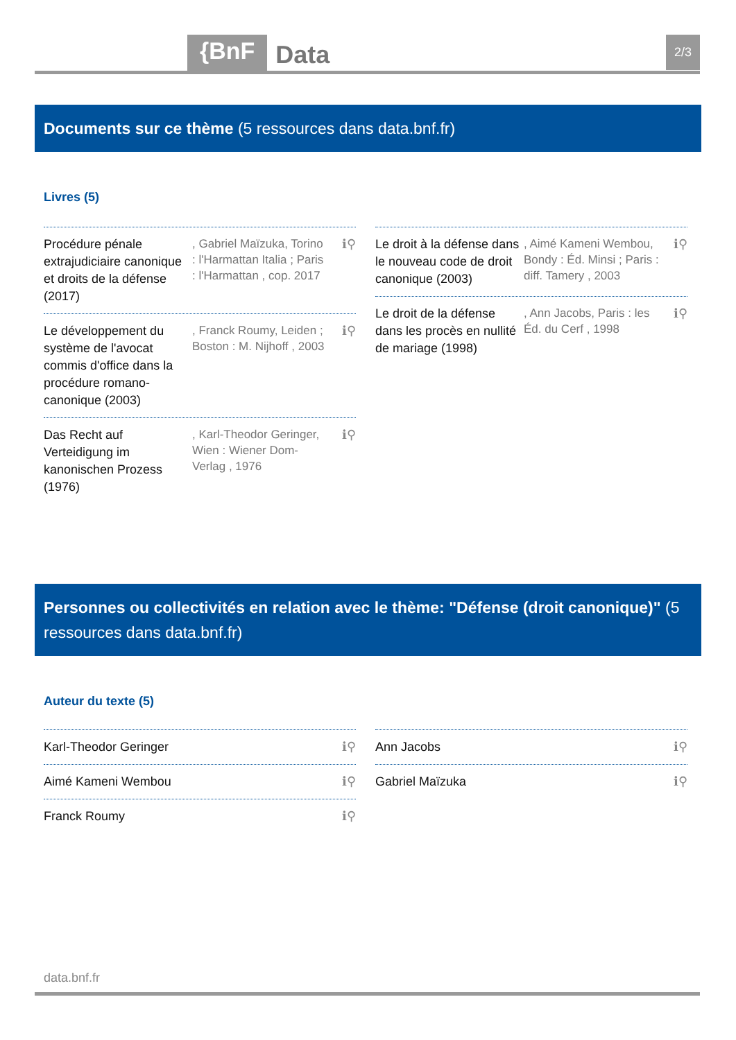{BnF Data 2/3
Documents sur ce thème (5 ressources dans data.bnf.fr)
Livres (5)
Procédure pénale extrajudiciaire canonique et droits de la défense (2017)
, Gabriel Maïzuka, Torino : l'Harmattan Italia ; Paris : l'Harmattan , cop. 2017
ℹ⚲
Le développement du système de l'avocat commis d'office dans la procédure romano-canonique (2003)
, Franck Roumy, Leiden ; Boston : M. Nijhoff , 2003
ℹ⚲
Das Recht auf Verteidigung im kanonischen Prozess (1976)
, Karl-Theodor Geringer, Wien : Wiener Dom-Verlag , 1976
ℹ⚲
Le droit à la défense dans le nouveau code de droit canonique (2003)
, Aimé Kameni Wembou, Bondy : Éd. Minsi ; Paris : diff. Tamery , 2003
ℹ⚲
Le droit de la défense dans les procès en nullité de mariage (1998)
, Ann Jacobs, Paris : les Éd. du Cerf , 1998
ℹ⚲
Personnes ou collectivités en relation avec le thème: "Défense (droit canonique)" (5 ressources dans data.bnf.fr)
Auteur du texte (5)
Karl-Theodor Geringer ℹ⚲
Aimé Kameni Wembou ℹ⚲
Franck Roumy ℹ⚲
Ann Jacobs ℹ⚲
Gabriel Maïzuka ℹ⚲
data.bnf.fr